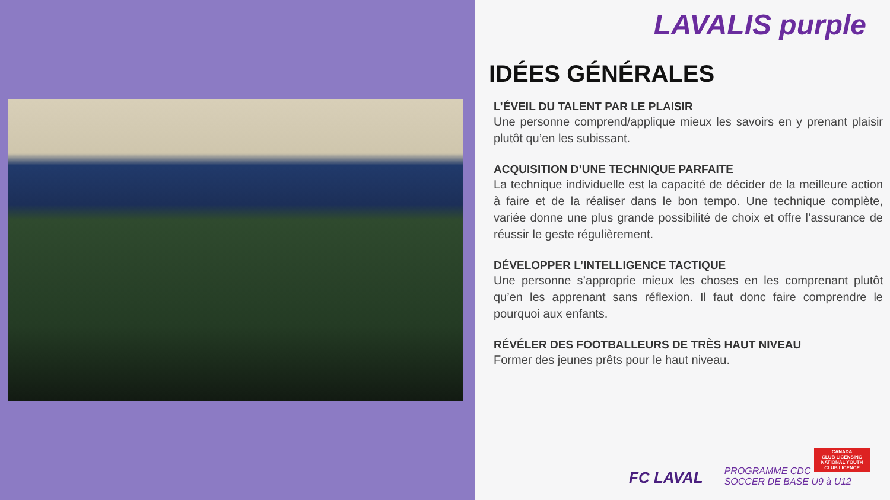LAVALIS purple
IDÉES GÉNÉRALES
L’ÉVEIL DU TALENT PAR LE PLAISIR
Une personne comprend/applique mieux les savoirs en y prenant plaisir plutôt qu’en les subissant.
ACQUISITION D’UNE TECHNIQUE PARFAITE
La technique individuelle est la capacité de décider de la meilleure action à faire et de la réaliser dans le bon tempo. Une technique complète, variée donne une plus grande possibilité de choix et offre l’assurance de réussir le geste régulièrement.
DÉVELOPPER L’INTELLIGENCE TACTIQUE
Une personne s’approprie mieux les choses en les comprenant plutôt qu’en les apprenant sans réflexion. Il faut donc faire comprendre le pourquoi aux enfants.
RÉVÉLER DES FOOTBALLEURS DE TRÈS HAUT NIVEAU
Former des jeunes prêts pour le haut niveau.
CANADA
CLUB LICENSING
NATIONAL YOUTH CLUB LICENCE
FC LAVAL
PROGRAMME CDC
SOCCER DE BASE U9 à U12